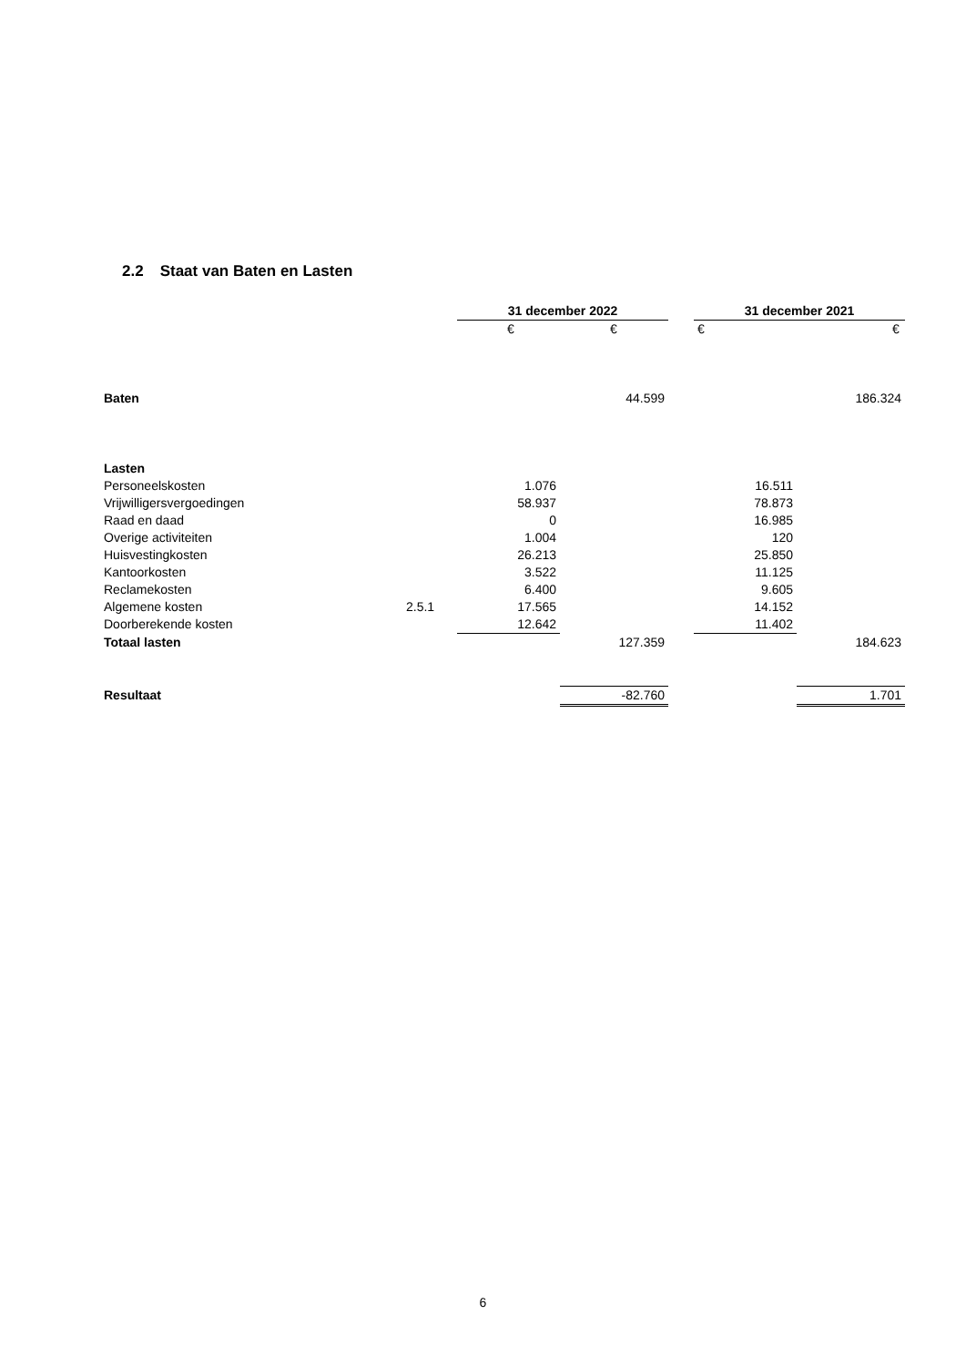2.2 Staat van Baten en Lasten
| | | 31 december 2022 | | | 31 december 2021 | |
| | | € | € | | € | € |
| Baten | | | 44.599 | | | 186.324 |
| Lasten | | | | | | |
| Personeelskosten | | 1.076 | | | 16.511 | |
| Vrijwilligersvergoedingen | | 58.937 | | | 78.873 | |
| Raad en daad | | 0 | | | 16.985 | |
| Overige activiteiten | | 1.004 | | | 120 | |
| Huisvestingkosten | | 26.213 | | | 25.850 | |
| Kantoorkosten | | 3.522 | | | 11.125 | |
| Reclamekosten | | 6.400 | | | 9.605 | |
| Algemene kosten | 2.5.1 | 17.565 | | | 14.152 | |
| Doorberekende kosten | | 12.642 | | | 11.402 | |
| Totaal lasten | | | 127.359 | | | 184.623 |
| Resultaat | | | -82.760 | | | 1.701 |
6